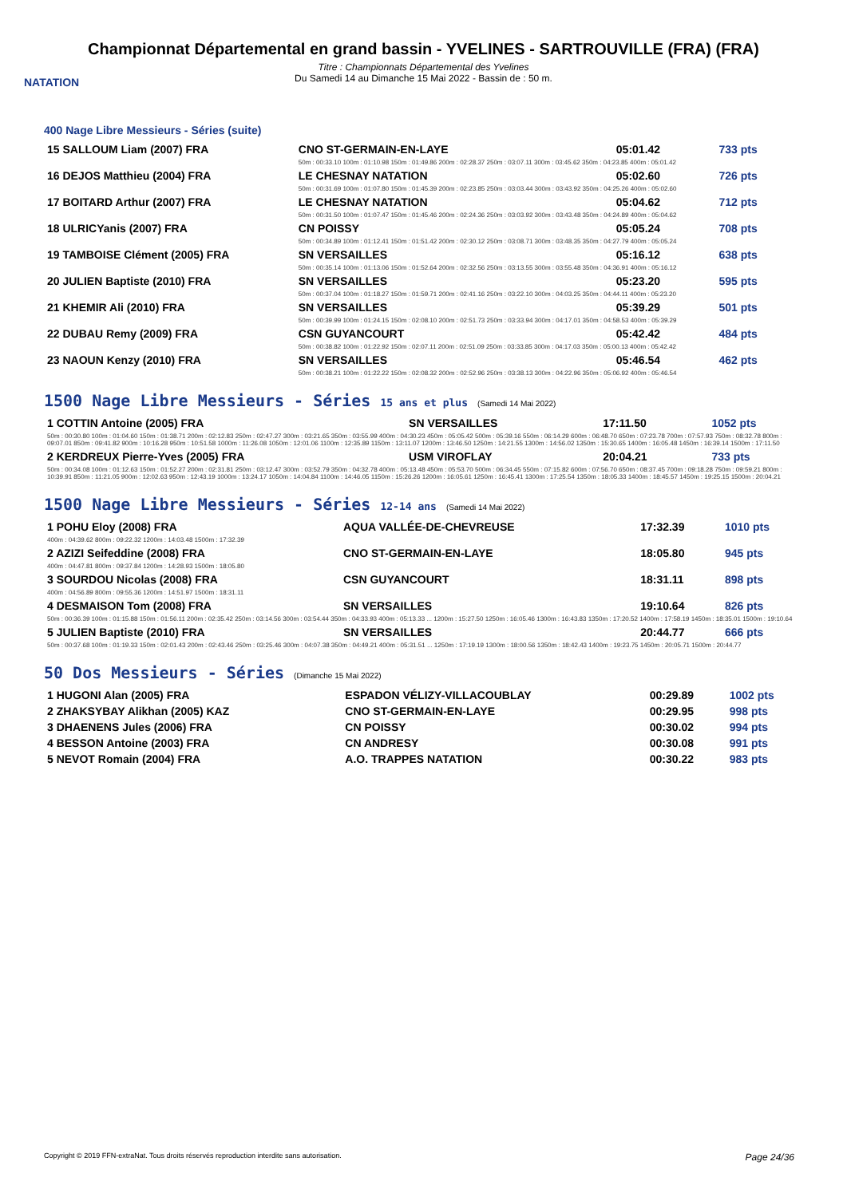NATATION
Championnat Départemental en grand bassin - YVELINES - SARTROUVILLE (FRA) (FRA)
Titre : Championnats Départemental des Yvelines
Du Samedi 14 au Dimanche 15 Mai 2022 - Bassin de : 50 m.
400 Nage Libre Messieurs - Séries (suite)
| 15 SALLOUM Liam (2007) FRA | CNO ST-GERMAIN-EN-LAYE | 05:01.42 | 733 pts |
| | 50m : 00:33.10 100m : 01:10.98 150m : 01:49.86 200m : 02:28.37 250m : 03:07.11 300m : 03:45.62 350m : 04:23.85 400m : 05:01.42 | | |
| 16 DEJOS Matthieu (2004) FRA | LE CHESNAY NATATION | 05:02.60 | 726 pts |
| | 50m : 00:31.69 100m : 01:07.80 150m : 01:45.39 200m : 02:23.85 250m : 03:03.44 300m : 03:43.92 350m : 04:25.26 400m : 05:02.60 | | |
| 17 BOITARD Arthur (2007) FRA | LE CHESNAY NATATION | 05:04.62 | 712 pts |
| | 50m : 00:31.50 100m : 01:07.47 150m : 01:45.46 200m : 02:24.36 250m : 03:03.92 300m : 03:43.48 350m : 04:24.89 400m : 05:04.62 | | |
| 18 ULRICYanis (2007) FRA | CN POISSY | 05:05.24 | 708 pts |
| | 50m : 00:34.89 100m : 01:12.41 150m : 01:51.42 200m : 02:30.12 250m : 03:08.71 300m : 03:48.35 350m : 04:27.79 400m : 05:05.24 | | |
| 19 TAMBOISE Clément (2005) FRA | SN VERSAILLES | 05:16.12 | 638 pts |
| | 50m : 00:35.14 100m : 01:13.06 150m : 01:52.64 200m : 02:32.56 250m : 03:13.55 300m : 03:55.48 350m : 04:36.91 400m : 05:16.12 | | |
| 20 JULIEN Baptiste (2010) FRA | SN VERSAILLES | 05:23.20 | 595 pts |
| | 50m : 00:37.04 100m : 01:18.27 150m : 01:59.71 200m : 02:41.16 250m : 03:22.10 300m : 04:03.25 350m : 04:44.11 400m : 05:23.20 | | |
| 21 KHEMIR Ali (2010) FRA | SN VERSAILLES | 05:39.29 | 501 pts |
| | 50m : 00:39.99 100m : 01:24.15 150m : 02:08.10 200m : 02:51.73 250m : 03:33.94 300m : 04:17.01 350m : 04:58.53 400m : 05:39.29 | | |
| 22 DUBAU Remy (2009) FRA | CSN GUYANCOURT | 05:42.42 | 484 pts |
| | 50m : 00:38.82 100m : 01:22.92 150m : 02:07.11 200m : 02:51.09 250m : 03:33.85 300m : 04:17.03 350m : 05:00.13 400m : 05:42.42 | | |
| 23 NAOUN Kenzy (2010) FRA | SN VERSAILLES | 05:46.54 | 462 pts |
| | 50m : 00:38.21 100m : 01:22.22 150m : 02:08.32 200m : 02:52.96 250m : 03:38.13 300m : 04:22.96 350m : 05:06.92 400m : 05:46.54 | | |
1500 Nage Libre Messieurs - Séries 15 ans et plus (Samedi 14 Mai 2022)
| 1 COTTIN Antoine (2005) FRA | SN VERSAILLES | 17:11.50 | 1052 pts |
| 50m : 00:30.80 100m : 01:04.60 150m : 01:38.71 200m : 02:12.83 250m : 02:47.27 300m : 03:21.65 350m : 03:55.99 400m : 04:30.23 450m : 05:05.42 500m : 05:39.16 550m : 06:14.29 600m : 06:48.70 650m : 07:23.78 700m : 07:57.93 750m : 08:32.78 800m : 09:07.01 850m : 09:41.82 900m : 10:16.28 950m : 10:51.58 1000m : 11:26.08 1050m : 12:01.06 1100m : 12:35.89 1150m : 13:11.07 1200m : 13:46.50 1250m : 14:21.55 1300m : 14:56.02 1350m : 15:30.65 1400m : 16:05.48 1450m : 16:39.14 1500m : 17:11.50 | | | |
| 2 KERDREUX Pierre-Yves (2005) FRA | USM VIROFLAY | 20:04.21 | 733 pts |
| 50m : 00:34.08 100m : 01:12.63 150m : 01:52.27 200m : 02:31.81 250m : 03:12.47 300m : 03:52.79 350m : 04:32.78 400m : 05:13.48 450m : 05:53.70 500m : 06:34.45 550m : 07:15.82 600m : 07:56.70 650m : 08:37.45 700m : 09:18.28 750m : 09:59.21 800m : 10:39.91 850m : 11:21.05 900m : 12:02.63 950m : 12:43.19 1000m : 13:24.17 1050m : 14:04.84 1100m : 14:46.05 1150m : 15:26.26 1200m : 16:05.61 1250m : 16:45.41 1300m : 17:25.54 1350m : 18:05.33 1400m : 18:45.57 1450m : 19:25.15 1500m : 20:04.21 | | | |
1500 Nage Libre Messieurs - Séries 12-14 ans (Samedi 14 Mai 2022)
| 1 POHU Eloy (2008) FRA | AQUA VALLÉE-DE-CHEVREUSE | 17:32.39 | 1010 pts |
| 400m : 04:39.62 800m : 09:22.32 1200m : 14:03.48 1500m : 17:32.39 | | | |
| 2 AZIZI Seifeddine (2008) FRA | CNO ST-GERMAIN-EN-LAYE | 18:05.80 | 945 pts |
| 400m : 04:47.81 800m : 09:37.84 1200m : 14:28.93 1500m : 18:05.80 | | | |
| 3 SOURDOU Nicolas (2008) FRA | CSN GUYANCOURT | 18:31.11 | 898 pts |
| 400m : 04:56.89 800m : 09:55.36 1200m : 14:51.97 1500m : 18:31.11 | | | |
| 4 DESMAISON Tom (2008) FRA | SN VERSAILLES | 19:10.64 | 826 pts |
| 50m : 00:36.39 100m : 01:15.88 150m : 01:56.11 200m : 02:35.42 250m : 03:14.56 300m : 03:54.44 350m : 04:33.93 400m : 05:13.33 ... 1200m : 15:27.50 1250m : 16:05.46 1300m : 16:43.83 1350m : 17:20.52 1400m : 17:58.19 1450m : 18:35.01 1500m : 19:10.64 | | | |
| 5 JULIEN Baptiste (2010) FRA | SN VERSAILLES | 20:44.77 | 666 pts |
| 50m : 00:37.68 100m : 01:19.33 150m : 02:01.43 200m : 02:43.46 250m : 03:25.46 300m : 04:07.38 350m : 04:49.21 400m : 05:31.51 ... 1250m : 17:19.19 1300m : 18:00.56 1350m : 18:42.43 1400m : 19:23.75 1450m : 20:05.71 1500m : 20:44.77 | | | |
50 Dos Messieurs - Séries (Dimanche 15 Mai 2022)
| 1 HUGONI Alan (2005) FRA | ESPADON VÉLIZY-VILLACOUBLAY | 00:29.89 | 1002 pts |
| 2 ZHAKSYBAY Alikhan (2005) KAZ | CNO ST-GERMAIN-EN-LAYE | 00:29.95 | 998 pts |
| 3 DHAENENS Jules (2006) FRA | CN POISSY | 00:30.02 | 994 pts |
| 4 BESSON Antoine (2003) FRA | CN ANDRESY | 00:30.08 | 991 pts |
| 5 NEVOT Romain (2004) FRA | A.O. TRAPPES NATATION | 00:30.22 | 983 pts |
Copyright © 2019 FFN-extraNat. Tous droits réservés reproduction interdite sans autorisation. Page 24/36